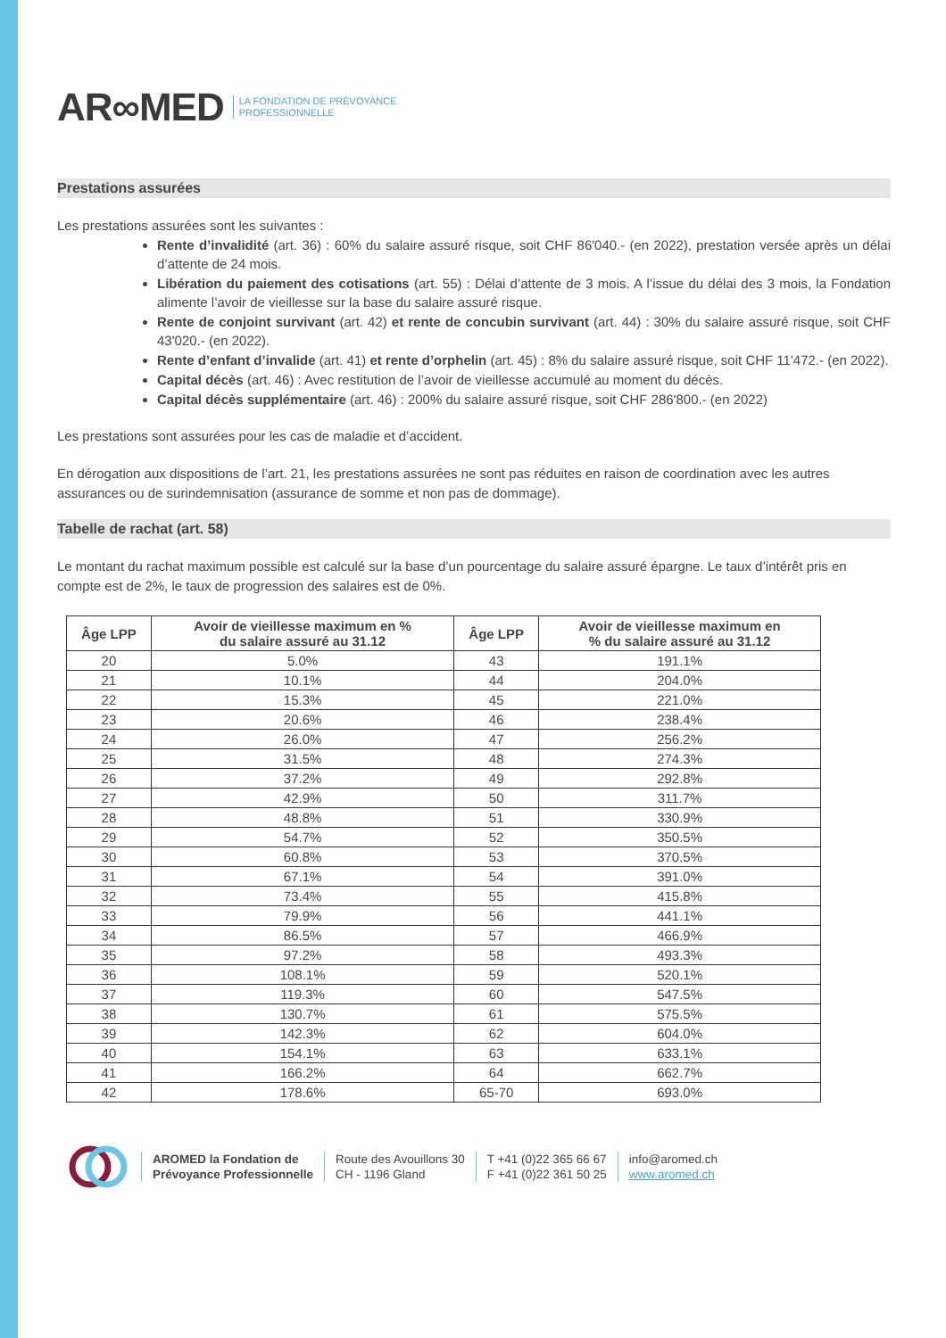AR∞MED LA FONDATION DE PRÉVOYANCE
PROFESSIONNELLE
Prestations assurées
Les prestations assurées sont les suivantes :
Rente d’invalidité (art. 36) : 60% du salaire assuré risque, soit CHF 86'040.- (en 2022), prestation versée après un délai d’attente de 24 mois.
Libération du paiement des cotisations (art. 55) : Délai d’attente de 3 mois. A l’issue du délai des 3 mois, la Fondation alimente l’avoir de vieillesse sur la base du salaire assuré risque.
Rente de conjoint survivant (art. 42) et rente de concubin survivant (art. 44) : 30% du salaire assuré risque, soit CHF 43'020.- (en 2022).
Rente d’enfant d’invalide (art. 41) et rente d’orphelin (art. 45) : 8% du salaire assuré risque, soit CHF 11'472.- (en 2022).
Capital décès (art. 46) : Avec restitution de l’avoir de vieillesse accumulé au moment du décès.
Capital décès supplémentaire (art. 46) : 200% du salaire assuré risque, soit CHF 286'800.- (en 2022)
Les prestations sont assurées pour les cas de maladie et d’accident.
En dérogation aux dispositions de l’art. 21, les prestations assurées ne sont pas réduites en raison de coordination avec les autres assurances ou de surindemnisation (assurance de somme et non pas de dommage).
Tabelle de rachat (art. 58)
Le montant du rachat maximum possible est calculé sur la base d’un pourcentage du salaire assuré épargne. Le taux d’intérêt pris en compte est de 2%, le taux de progression des salaires est de 0%.
| Âge LPP | Avoir de vieillesse maximum en % du salaire assuré au 31.12 | Âge LPP | Avoir de vieillesse maximum en % du salaire assuré au 31.12 |
| --- | --- | --- | --- |
| 20 | 5.0% | 43 | 191.1% |
| 21 | 10.1% | 44 | 204.0% |
| 22 | 15.3% | 45 | 221.0% |
| 23 | 20.6% | 46 | 238.4% |
| 24 | 26.0% | 47 | 256.2% |
| 25 | 31.5% | 48 | 274.3% |
| 26 | 37.2% | 49 | 292.8% |
| 27 | 42.9% | 50 | 311.7% |
| 28 | 48.8% | 51 | 330.9% |
| 29 | 54.7% | 52 | 350.5% |
| 30 | 60.8% | 53 | 370.5% |
| 31 | 67.1% | 54 | 391.0% |
| 32 | 73.4% | 55 | 415.8% |
| 33 | 79.9% | 56 | 441.1% |
| 34 | 86.5% | 57 | 466.9% |
| 35 | 97.2% | 58 | 493.3% |
| 36 | 108.1% | 59 | 520.1% |
| 37 | 119.3% | 60 | 547.5% |
| 38 | 130.7% | 61 | 575.5% |
| 39 | 142.3% | 62 | 604.0% |
| 40 | 154.1% | 63 | 633.1% |
| 41 | 166.2% | 64 | 662.7% |
| 42 | 178.6% | 65-70 | 693.0% |
AROMED la Fondation de
Prévoyance Professionnelle
Route des Avouillons 30
CH - 1196 Gland
T +41 (0)22 365 66 67
F +41 (0)22 361 50 25
info@aromed.ch
www.aromed.ch